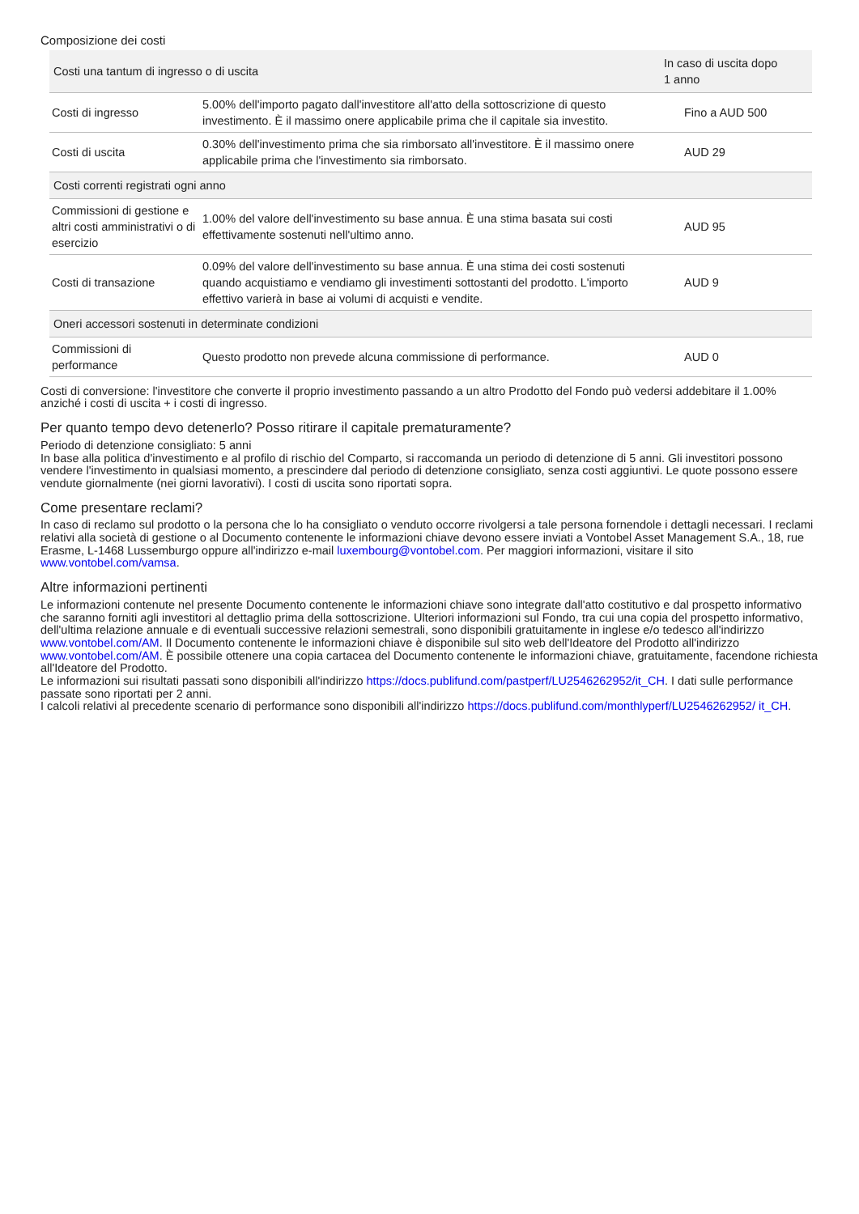Composizione dei costi
| Costi una tantum di ingresso o di uscita | | In caso di uscita dopo 1 anno |
| --- | --- | --- |
| Costi di ingresso | 5.00% dell'importo pagato dall'investitore all'atto della sottoscrizione di questo investimento. È il massimo onere applicabile prima che il capitale sia investito. | Fino a AUD 500 |
| Costi di uscita | 0.30% dell'investimento prima che sia rimborsato all'investitore. È il massimo onere applicabile prima che l'investimento sia rimborsato. | AUD 29 |
| Costi correnti registrati ogni anno | | |
| Commissioni di gestione e altri costi amministrativi o di esercizio | 1.00% del valore dell'investimento su base annua. È una stima basata sui costi effettivamente sostenuti nell'ultimo anno. | AUD 95 |
| Costi di transazione | 0.09% del valore dell'investimento su base annua. È una stima dei costi sostenuti quando acquistiamo e vendiamo gli investimenti sottostanti del prodotto. L'importo effettivo varierà in base ai volumi di acquisti e vendite. | AUD 9 |
| Oneri accessori sostenuti in determinate condizioni | | |
| Commissioni di performance | Questo prodotto non prevede alcuna commissione di performance. | AUD 0 |
Costi di conversione: l'investitore che converte il proprio investimento passando a un altro Prodotto del Fondo può vedersi addebitare il 1.00% anziché i costi di uscita + i costi di ingresso.
Per quanto tempo devo detenerlo? Posso ritirare il capitale prematuramente?
Periodo di detenzione consigliato: 5 anni
In base alla politica d'investimento e al profilo di rischio del Comparto, si raccomanda un periodo di detenzione di 5 anni. Gli investitori possono vendere l'investimento in qualsiasi momento, a prescindere dal periodo di detenzione consigliato, senza costi aggiuntivi. Le quote possono essere vendute giornalmente (nei giorni lavorativi). I costi di uscita sono riportati sopra.
Come presentare reclami?
In caso di reclamo sul prodotto o la persona che lo ha consigliato o venduto occorre rivolgersi a tale persona fornendole i dettagli necessari. I reclami relativi alla società di gestione o al Documento contenente le informazioni chiave devono essere inviati a Vontobel Asset Management S.A., 18, rue Erasme, L-1468 Lussemburgo oppure all'indirizzo e-mail luxembourg@vontobel.com. Per maggiori informazioni, visitare il sito www.vontobel.com/vamsa.
Altre informazioni pertinenti
Le informazioni contenute nel presente Documento contenente le informazioni chiave sono integrate dall'atto costitutivo e dal prospetto informativo che saranno forniti agli investitori al dettaglio prima della sottoscrizione. Ulteriori informazioni sul Fondo, tra cui una copia del prospetto informativo, dell'ultima relazione annuale e di eventuali successive relazioni semestrali, sono disponibili gratuitamente in inglese e/o tedesco all'indirizzo www.vontobel.com/AM. Il Documento contenente le informazioni chiave è disponibile sul sito web dell'Ideatore del Prodotto all'indirizzo www.vontobel.com/AM. È possibile ottenere una copia cartacea del Documento contenente le informazioni chiave, gratuitamente, facendone richiesta all'Ideatore del Prodotto.
Le informazioni sui risultati passati sono disponibili all'indirizzo https://docs.publifund.com/pastperf/LU2546262952/it_CH. I dati sulle performance passate sono riportati per 2 anni.
I calcoli relativi al precedente scenario di performance sono disponibili all'indirizzo https://docs.publifund.com/monthlyperf/LU2546262952/ it_CH.